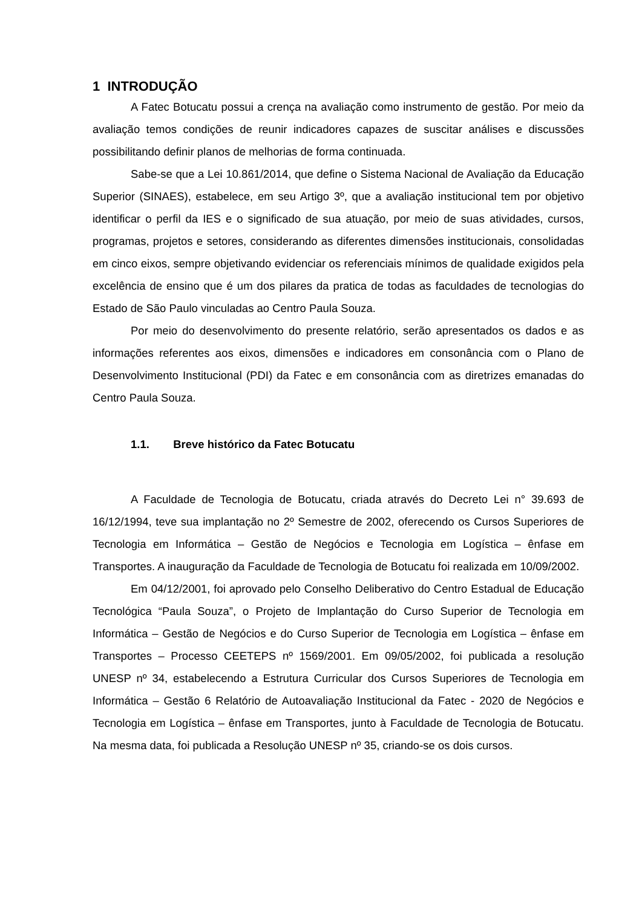1 INTRODUÇÃO
A Fatec Botucatu possui a crença na avaliação como instrumento de gestão. Por meio da avaliação temos condições de reunir indicadores capazes de suscitar análises e discussões possibilitando definir planos de melhorias de forma continuada.
Sabe-se que a Lei 10.861/2014, que define o Sistema Nacional de Avaliação da Educação Superior (SINAES), estabelece, em seu Artigo 3º, que a avaliação institucional tem por objetivo identificar o perfil da IES e o significado de sua atuação, por meio de suas atividades, cursos, programas, projetos e setores, considerando as diferentes dimensões institucionais, consolidadas em cinco eixos, sempre objetivando evidenciar os referenciais mínimos de qualidade exigidos pela excelência de ensino que é um dos pilares da pratica de todas as faculdades de tecnologias do Estado de São Paulo vinculadas ao Centro Paula Souza.
Por meio do desenvolvimento do presente relatório, serão apresentados os dados e as informações referentes aos eixos, dimensões e indicadores em consonância com o Plano de Desenvolvimento Institucional (PDI) da Fatec e em consonância com as diretrizes emanadas do Centro Paula Souza.
1.1. Breve histórico da Fatec Botucatu
A Faculdade de Tecnologia de Botucatu, criada através do Decreto Lei n° 39.693 de 16/12/1994, teve sua implantação no 2º Semestre de 2002, oferecendo os Cursos Superiores de Tecnologia em Informática – Gestão de Negócios e Tecnologia em Logística – ênfase em Transportes. A inauguração da Faculdade de Tecnologia de Botucatu foi realizada em 10/09/2002.
Em 04/12/2001, foi aprovado pelo Conselho Deliberativo do Centro Estadual de Educação Tecnológica “Paula Souza”, o Projeto de Implantação do Curso Superior de Tecnologia em Informática – Gestão de Negócios e do Curso Superior de Tecnologia em Logística – ênfase em Transportes – Processo CEETEPS nº 1569/2001. Em 09/05/2002, foi publicada a resolução UNESP nº 34, estabelecendo a Estrutura Curricular dos Cursos Superiores de Tecnologia em Informática – Gestão 6 Relatório de Autoavaliação Institucional da Fatec - 2020 de Negócios e Tecnologia em Logística – ênfase em Transportes, junto à Faculdade de Tecnologia de Botucatu. Na mesma data, foi publicada a Resolução UNESP nº 35, criando-se os dois cursos.